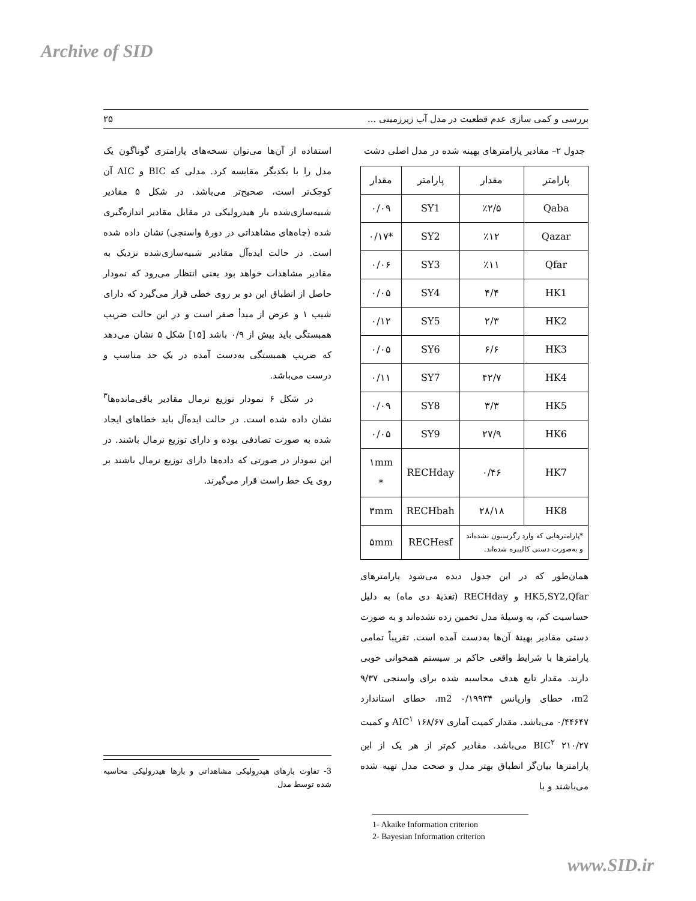Archive of SID
بررسی و کمی سازی عدم قطعیت در مدل آب زیرزمینی ... ۲۵
جدول ۲– مقادیر پارامترهای بهینه شده در مدل اصلی دشت
| پارامتر | مقدار | پارامتر | مقدار |
| --- | --- | --- | --- |
| Qaba | ٪۲/۵ | SY1 | ۰/۰۹ |
| Qazar | ٪۱۲ | SY2 | *۰/۱۷ |
| Qfar | ٪۱۱ | SY3 | ۰/۰۶ |
| HK1 | ۴/۴ | SY4 | ۰/۰۵ |
| HK2 | ۲/۳ | SY5 | ۰/۱۲ |
| HK3 | ۶/۶ | SY6 | ۰/۰۵ |
| HK4 | ۴۲/۷ | SY7 | ۰/۱۱ |
| HK5 | ۳/۳ | SY8 | ۰/۰۹ |
| HK6 | ۲۷/۹ | SY9 | ۰/۰۵ |
| HK7 | ۰/۴۶ | RECHday | ۱mm * |
| HK8 | ۲۸/۱۸ | RECHbah | ۳mm |
| *پارامترهایی که وارد رگرسیون نشده‌اند و به‌صورت دستی کالیبره شده‌اند. | | RECHesf | ۵mm |
همان‌طور که در این جدول دیده می‌شود پارامترهای HK5,SY2,Qfar و RECHday (تغذیهٔ دی ماه) به دلیل حساسیت کم، به وسیلهٔ مدل تخمین زده نشده‌اند و به صورت دستی مقادیر بهینهٔ آن‌ها به‌دست آمده است. تقریباً تمامی پارامترها با شرایط واقعی حاکم بر سیستم همخوانی خوبی دارند. مقدار تابع هدف محاسبه شده برای واسنجی ۹/۳۷ m2، خطای واریانس ۰/۱۹۹۳۴ m2، خطای استاندارد ۰/۴۴۶۴۷ می‌باشد. مقدار کمیت آماری AIC<sup>۱</sup> ۱۶۸/۶۷ و کمیت BIC<sup>۲</sup> ۲۱۰/۲۷ می‌باشد. مقادیر کم‌تر از هر یک از این پارامترها بیان‌گر انطباق بهتر مدل و صحت مدل تهیه شده می‌باشند و با
1- Akaike Information criterion
2- Bayesian Information criterion
استفاده از آن‌ها می‌توان نسخه‌های پارامتری گوناگون یک مدل را با یکدیگر مقایسه کرد. مدلی که BIC و AIC آن کوچک‌تر است، صحیح‌تر می‌باشد. در شکل ۵ مقادیر شبیه‌سازی‌شده بار هیدرولیکی در مقابل مقادیر اندازه‌گیری شده (چاه‌های مشاهداتی در دورهٔ واسنجی) نشان داده شده است. در حالت ایده‌آل مقادیر شبیه‌سازی‌شده نزدیک به مقادیر مشاهدات خواهد بود یعنی انتظار می‌رود که نمودار حاصل از انطباق این دو بر روی خطی قرار می‌گیرد که دارای شیب ۱ و عرض از مبدأ صفر است و در این حالت ضریب همبستگی باید بیش از ۰/۹ باشد [۱۵] شکل ۵ نشان می‌دهد که ضریب همبستگی به‌دست آمده در یک حد مناسب و درست می‌باشد.
در شکل ۶ نمودار توزیع نرمال مقادیر باقی‌مانده‌ها<sup>۳</sup> نشان داده شده است. در حالت ایده‌آل باید خطاهای ایجاد شده به صورت تصادفی بوده و دارای توزیع نرمال باشند. در این نمودار در صورتی که داده‌ها دارای توزیع نرمال باشند بر روی یک خط راست قرار می‌گیرند.
3- تفاوت بارهای هیدرولیکی مشاهداتی و بارها هیدرولیکی محاسبه شده توسط مدل
www.SID.ir